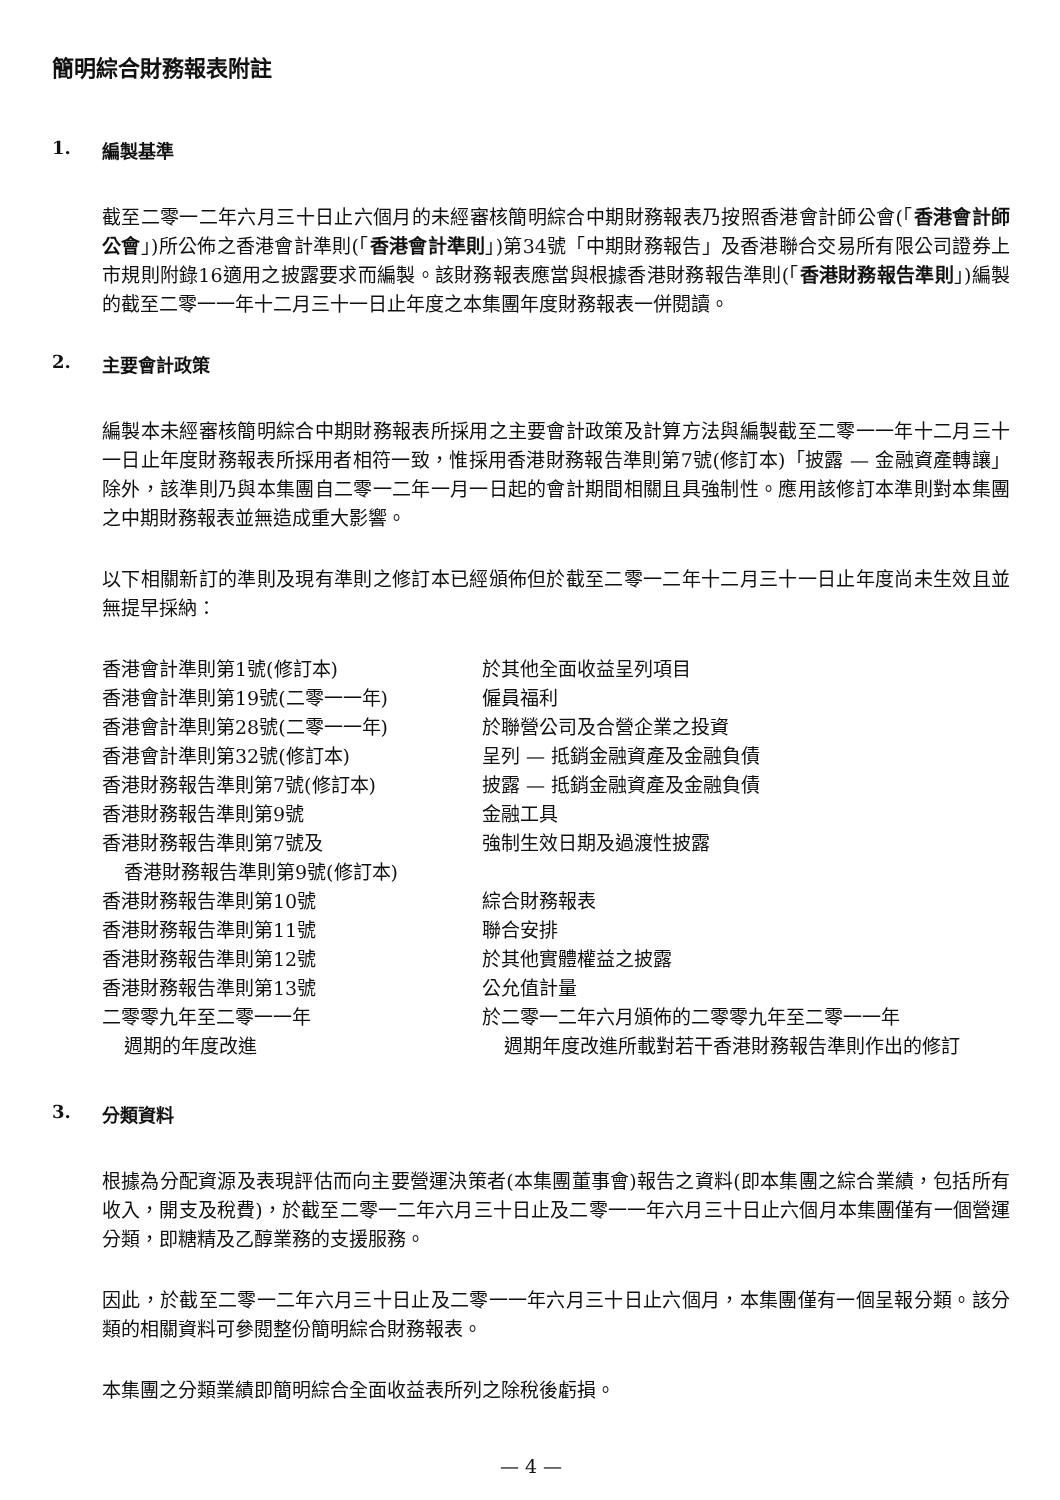簡明綜合財務報表附註
1. 編製基準
截至二零一二年六月三十日止六個月的未經審核簡明綜合中期財務報表乃按照香港會計師公會(「香港會計師公會」)所公佈之香港會計準則(「香港會計準則」)第34號「中期財務報告」及香港聯合交易所有限公司證券上市規則附錄16適用之披露要求而編製。該財務報表應當與根據香港財務報告準則(「香港財務報告準則」)編製的截至二零一一年十二月三十一日止年度之本集團年度財務報表一併閱讀。
2. 主要會計政策
編製本未經審核簡明綜合中期財務報表所採用之主要會計政策及計算方法與編製截至二零一一年十二月三十一日止年度財務報表所採用者相符一致，惟採用香港財務報告準則第7號(修訂本)「披露 — 金融資產轉讓」除外，該準則乃與本集團自二零一二年一月一日起的會計期間相關且具強制性。應用該修訂本準則對本集團之中期財務報表並無造成重大影響。
以下相關新訂的準則及現有準則之修訂本已經頒佈但於截至二零一二年十二月三十一日止年度尚未生效且並無提早採納：
| 香港會計準則第1號(修訂本) | 於其他全面收益呈列項目 |
| 香港會計準則第19號(二零一一年) | 僱員福利 |
| 香港會計準則第28號(二零一一年) | 於聯營公司及合營企業之投資 |
| 香港會計準則第32號(修訂本) | 呈列 — 抵銷金融資產及金融負債 |
| 香港財務報告準則第7號(修訂本) | 披露 — 抵銷金融資產及金融負債 |
| 香港財務報告準則第9號 | 金融工具 |
| 香港財務報告準則第7號及 香港財務報告準則第9號(修訂本) | 強制生效日期及過渡性披露 |
| 香港財務報告準則第10號 | 綜合財務報表 |
| 香港財務報告準則第11號 | 聯合安排 |
| 香港財務報告準則第12號 | 於其他實體權益之披露 |
| 香港財務報告準則第13號 | 公允值計量 |
| 二零零九年至二零一一年 週期的年度改進 | 於二零一二年六月頒佈的二零零九年至二零一一年 週期年度改進所載對若干香港財務報告準則作出的修訂 |
3. 分類資料
根據為分配資源及表現評估而向主要營運決策者(本集團董事會)報告之資料(即本集團之綜合業績，包括所有收入，開支及稅費)，於截至二零一二年六月三十日止及二零一一年六月三十日止六個月本集團僅有一個營運分類，即糖精及乙醇業務的支援服務。
因此，於截至二零一二年六月三十日止及二零一一年六月三十日止六個月，本集團僅有一個呈報分類。該分類的相關資料可參閱整份簡明綜合財務報表。
本集團之分類業績即簡明綜合全面收益表所列之除稅後虧損。
— 4 —